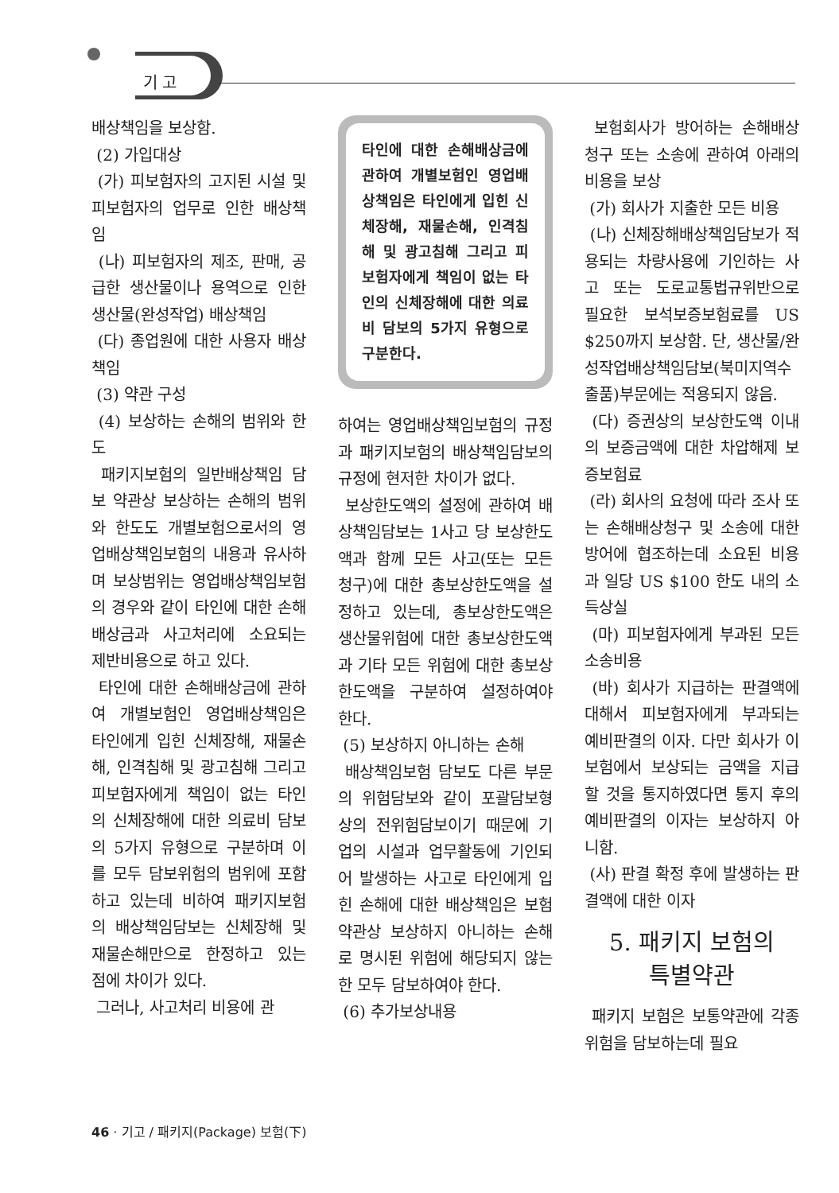기 고
배상책임을 보상함.
(2) 가입대상
(가) 피보험자의 고지된 시설 및 피보험자의 업무로 인한 배상책임
(나) 피보험자의 제조, 판매, 공급한 생산물이나 용역으로 인한 생산물(완성작업) 배상책임
(다) 종업원에 대한 사용자 배상책임
(3) 약관 구성
(4) 보상하는 손해의 범위와 한도
패키지보험의 일반배상책임 담보 약관상 보상하는 손해의 범위와 한도도 개별보험으로서의 영업배상책임보험의 내용과 유사하며 보상범위는 영업배상책임보험의 경우와 같이 타인에 대한 손해배상금과 사고처리에 소요되는 제반비용으로 하고 있다.
타인에 대한 손해배상금에 관하여 개별보험인 영업배상책임은 타인에게 입힌 신체장해, 재물손해, 인격침해 및 광고침해 그리고 피보험자에게 책임이 없는 타인의 신체장해에 대한 의료비 담보의 5가지 유형으로 구분하며 이를 모두 담보위험의 범위에 포함하고 있는데 비하여 패키지보험의 배상책임담보는 신체장해 및 재물손해만으로 한정하고 있는 점에 차이가 있다.
그러나, 사고처리 비용에 관
타인에 대한 손해배상금에 관하여 개별보험인 영업배상책임은 타인에게 입힌 신체장해, 재물손해, 인격침해 및 광고침해 그리고 피보험자에게 책임이 없는 타인의 신체장해에 대한 의료비 담보의 5가지 유형으로 구분한다.
하여는 영업배상책임보험의 규정과 패키지보험의 배상책임담보의 규정에 현저한 차이가 없다.
보상한도액의 설정에 관하여 배상책임담보는 1사고 당 보상한도액과 함께 모든 사고(또는 모든 청구)에 대한 총보상한도액을 설정하고 있는데, 총보상한도액은 생산물위험에 대한 총보상한도액과 기타 모든 위험에 대한 총보상한도액을 구분하여 설정하여야 한다.
(5) 보상하지 아니하는 손해
배상책임보험 담보도 다른 부문의 위험담보와 같이 포괄담보형상의 전위험담보이기 때문에 기업의 시설과 업무활동에 기인되어 발생하는 사고로 타인에게 입힌 손해에 대한 배상책임은 보험약관상 보상하지 아니하는 손해로 명시된 위험에 해당되지 않는 한 모두 담보하여야 한다.
(6) 추가보상내용
보험회사가 방어하는 손해배상청구 또는 소송에 관하여 아래의 비용을 보상
(가) 회사가 지출한 모든 비용
(나) 신체장해배상책임담보가 적용되는 차량사용에 기인하는 사고 또는 도로교통법규위반으로 필요한 보석보증보험료를 US $250까지 보상함. 단, 생산물/완성작업배상책임담보(북미지역수출품)부문에는 적용되지 않음.
(다) 증권상의 보상한도액 이내의 보증금액에 대한 차압해제 보증보험료
(라) 회사의 요청에 따라 조사 또는 손해배상청구 및 소송에 대한 방어에 협조하는데 소요된 비용과 일당 US $100 한도 내의 소득상실
(마) 피보험자에게 부과된 모든 소송비용
(바) 회사가 지급하는 판결액에 대해서 피보험자에게 부과되는 예비판결의 이자. 다만 회사가 이 보험에서 보상되는 금액을 지급할 것을 통지하였다면 통지 후의 예비판결의 이자는 보상하지 아니함.
(사) 판결 확정 후에 발생하는 판결액에 대한 이자
5. 패키지 보험의
특별약관
패키지 보험은 보통약관에 각종 위험을 담보하는데 필요
46 · 기고 / 패키지(Package) 보험(下)